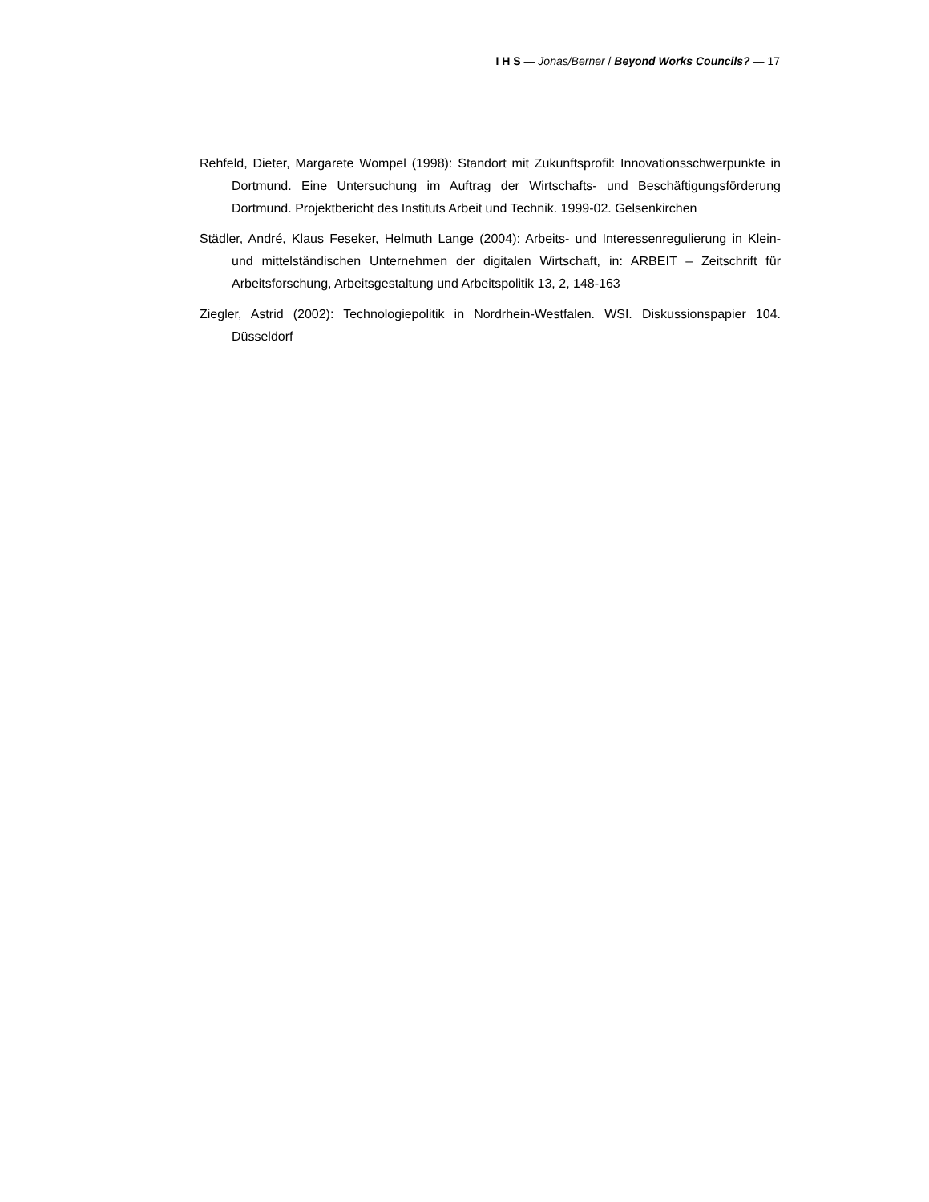I H S — Jonas/Berner / Beyond Works Councils? — 17
Rehfeld, Dieter, Margarete Wompel (1998): Standort mit Zukunftsprofil: Innovations­schwerpunkte in Dortmund. Eine Untersuchung im Auftrag der Wirtschafts- und Beschäftigungsförderung Dortmund. Projektbericht des Instituts Arbeit und Technik. 1999-02. Gelsenkirchen
Städler, André, Klaus Feseker, Helmuth Lange (2004): Arbeits- und Interessenregulierung in Klein- und mittelständischen Unternehmen der digitalen Wirtschaft, in: ARBEIT – Zeitschrift für Arbeitsforschung, Arbeitsgestaltung und Arbeitspolitik 13, 2, 148-163
Ziegler, Astrid (2002): Technologiepolitik in Nordrhein-Westfalen. WSI. Diskussionspapier 104. Düsseldorf